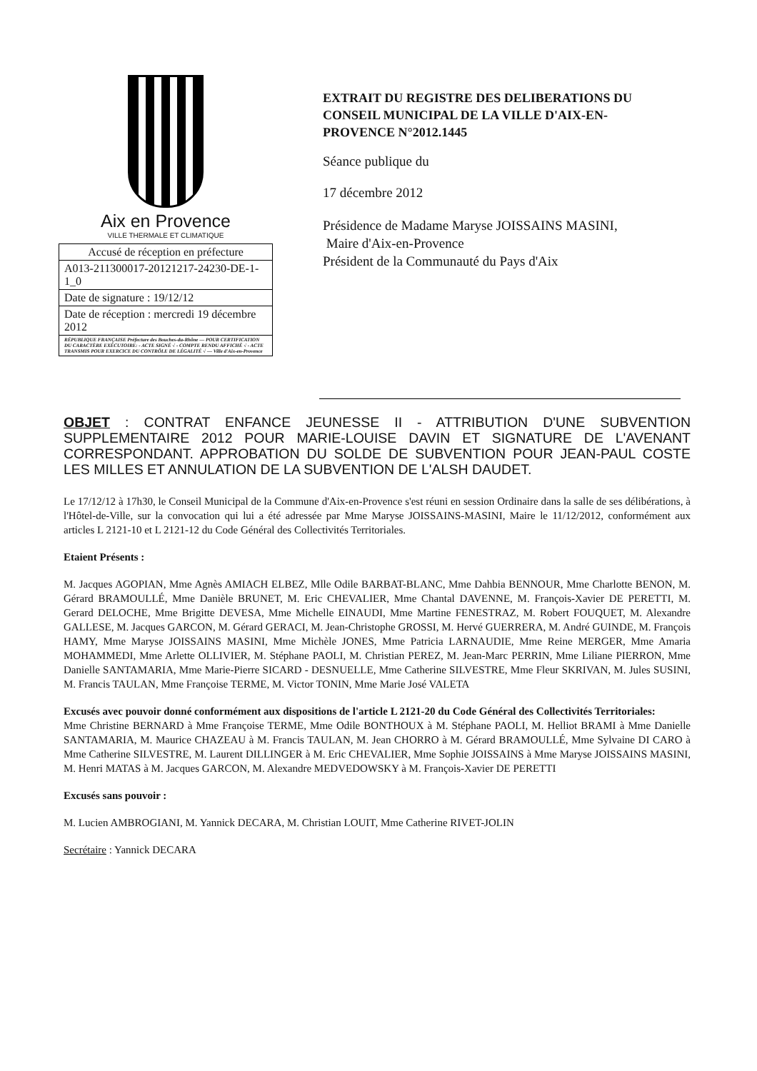Aix en Provence
VILLE THERMALE ET CLIMATIQUE
| Accusé de réception en préfecture |
| A013-211300017-20121217-24230-DE-1-1_0 |
| Date de signature : 19/12/12 |
| Date de réception : mercredi 19 décembre 2012 |
| RÉPUBLIQUE FRANÇAISE Préfecture des Bouches-du-Rhône — POUR CERTIFICATION DU CARACTÈRE EXÉCUTOIRE: - ACTE SIGNÉ √ - COMPTE RENDU AFFICHÉ √ - ACTE TRANSMIS POUR EXERCICE DU CONTRÔLE DE LÉGALITÉ √ — Ville d'Aix-en-Provence |
EXTRAIT DU REGISTRE DES DELIBERATIONS DU CONSEIL MUNICIPAL DE LA VILLE D'AIX-EN-PROVENCE N°2012.1445
Séance publique du
17 décembre 2012
Présidence de Madame Maryse JOISSAINS MASINI,
Maire d'Aix-en-Provence
Président de la Communauté du Pays d'Aix
OBJET : CONTRAT ENFANCE JEUNESSE II - ATTRIBUTION D'UNE SUBVENTION SUPPLEMENTAIRE 2012 POUR MARIE-LOUISE DAVIN ET SIGNATURE DE L'AVENANT CORRESPONDANT. APPROBATION DU SOLDE DE SUBVENTION POUR JEAN-PAUL COSTE LES MILLES ET ANNULATION DE LA SUBVENTION DE L'ALSH DAUDET.
Le 17/12/12 à 17h30, le Conseil Municipal de la Commune d'Aix-en-Provence s'est réuni en session Ordinaire dans la salle de ses délibérations, à l'Hôtel-de-Ville, sur la convocation qui lui a été adressée par Mme Maryse JOISSAINS-MASINI, Maire le 11/12/2012, conformément aux articles L 2121-10 et L 2121-12 du Code Général des Collectivités Territoriales.
Etaient Présents :
M. Jacques AGOPIAN, Mme Agnès AMIACH ELBEZ, Mlle Odile BARBAT-BLANC, Mme Dahbia BENNOUR, Mme Charlotte BENON, M. Gérard BRAMOULLÉ, Mme Danièle BRUNET, M. Eric CHEVALIER, Mme Chantal DAVENNE, M. François-Xavier DE PERETTI, M. Gerard DELOCHE, Mme Brigitte DEVESA, Mme Michelle EINAUDI, Mme Martine FENESTRAZ, M. Robert FOUQUET, M. Alexandre GALLESE, M. Jacques GARCON, M. Gérard GERACI, M. Jean-Christophe GROSSI, M. Hervé GUERRERA, M. André GUINDE, M. François HAMY, Mme Maryse JOISSAINS MASINI, Mme Michèle JONES, Mme Patricia LARNAUDIE, Mme Reine MERGER, Mme Amaria MOHAMMEDI, Mme Arlette OLLIVIER, M. Stéphane PAOLI, M. Christian PEREZ, M. Jean-Marc PERRIN, Mme Liliane PIERRON, Mme Danielle SANTAMARIA, Mme Marie-Pierre SICARD - DESNUELLE, Mme Catherine SILVESTRE, Mme Fleur SKRIVAN, M. Jules SUSINI, M. Francis TAULAN, Mme Françoise TERME, M. Victor TONIN, Mme Marie José VALETA
Excusés avec pouvoir donné conformément aux dispositions de l'article L 2121-20 du Code Général des Collectivités Territoriales:
Mme Christine BERNARD à Mme Françoise TERME, Mme Odile BONTHOUX à M. Stéphane PAOLI, M. Helliot BRAMI à Mme Danielle SANTAMARIA, M. Maurice CHAZEAU à M. Francis TAULAN, M. Jean CHORRO à M. Gérard BRAMOULLÉ, Mme Sylvaine DI CARO à Mme Catherine SILVESTRE, M. Laurent DILLINGER à M. Eric CHEVALIER, Mme Sophie JOISSAINS à Mme Maryse JOISSAINS MASINI, M. Henri MATAS à M. Jacques GARCON, M. Alexandre MEDVEDOWSKY à M. François-Xavier DE PERETTI
Excusés sans pouvoir :
M. Lucien AMBROGIANI, M. Yannick DECARA, M. Christian LOUIT, Mme Catherine RIVET-JOLIN
Secrétaire : Yannick DECARA